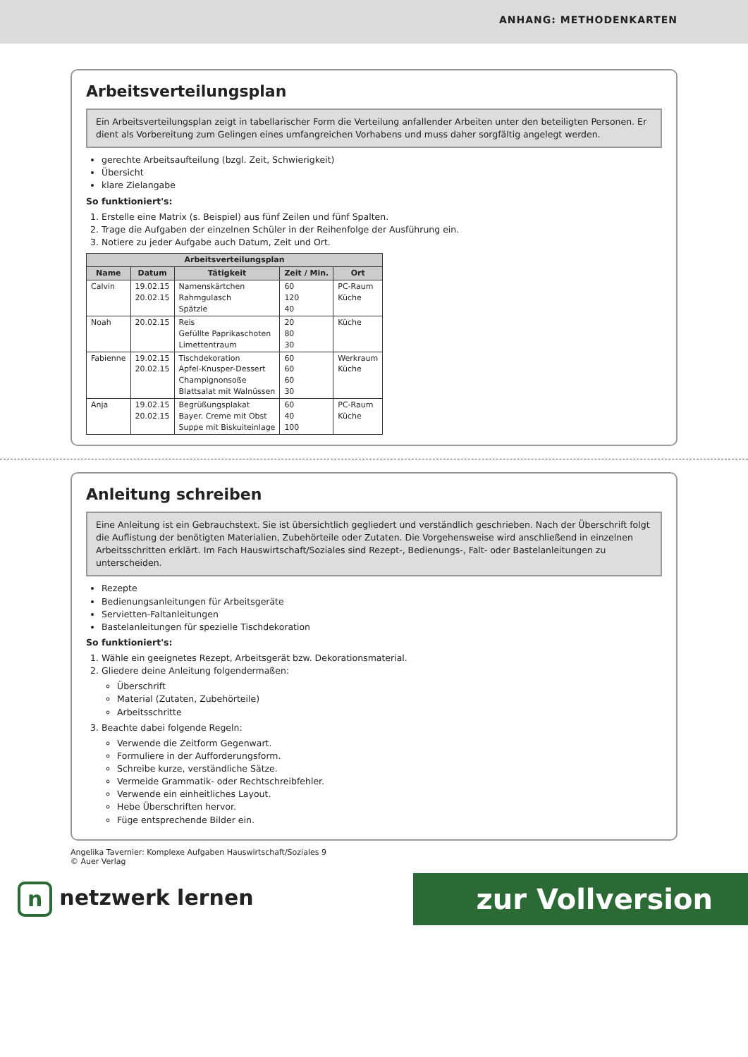ANHANG: METHODENKARTEN
Arbeitsverteilungsplan
Ein Arbeitsverteilungsplan zeigt in tabellarischer Form die Verteilung anfallender Arbeiten unter den beteiligten Personen. Er dient als Vorbereitung zum Gelingen eines umfangreichen Vorhabens und muss daher sorgfältig angelegt werden.
gerechte Arbeitsaufteilung (bzgl. Zeit, Schwierigkeit)
Übersicht
klare Zielangabe
So funktioniert's:
1. Erstelle eine Matrix (s. Beispiel) aus fünf Zeilen und fünf Spalten.
2. Trage die Aufgaben der einzelnen Schüler in der Reihenfolge der Ausführung ein.
3. Notiere zu jeder Aufgabe auch Datum, Zeit und Ort.
| Arbeitsverteilungsplan | | | | |
| --- | --- | --- | --- | --- |
| Name | Datum | Tätigkeit | Zeit / Min. | Ort |
| Calvin | 19.02.15 20.02.15 | Namenskärtchen Rahmgulasch Spätzle | 60 120 40 | PC-Raum Küche |
| Noah | 20.02.15 | Reis Gefüllte Paprikaschoten Limettentraum | 20 80 30 | Küche |
| Fabienne | 19.02.15 20.02.15 | Tischdekoration Apfel-Knusper-Dessert Champignonsoße Blattsalat mit Walnüssen | 60 60 60 30 | Werkraum Küche |
| Anja | 19.02.15 20.02.15 | Begrüßungsplakat Bayer. Creme mit Obst Suppe mit Biskuiteinlage | 60 40 100 | PC-Raum Küche |
Anleitung schreiben
Eine Anleitung ist ein Gebrauchstext. Sie ist übersichtlich gegliedert und verständlich geschrieben. Nach der Überschrift folgt die Auflistung der benötigten Materialien, Zubehörteile oder Zutaten. Die Vorgehensweise wird anschließend in einzelnen Arbeitsschritten erklärt. Im Fach Hauswirtschaft/Soziales sind Rezept-, Bedienungs-, Falt- oder Bastelanleitungen zu unterscheiden.
Rezepte
Bedienungsanleitungen für Arbeitsgeräte
Servietten-Faltanleitungen
Bastelanleitungen für spezielle Tischdekoration
So funktioniert's:
1. Wähle ein geeignetes Rezept, Arbeitsgerät bzw. Dekorationsmaterial.
2. Gliedere deine Anleitung folgendermaßen:
Überschrift
Material (Zutaten, Zubehörteile)
Arbeitsschritte
3. Beachte dabei folgende Regeln:
Verwende die Zeitform Gegenwart.
Formuliere in der Aufforderungsform.
Schreibe kurze, verständliche Sätze.
Vermeide Grammatik- oder Rechtschreibfehler.
Verwende ein einheitliches Layout.
Hebe Überschriften hervor.
Füge entsprechende Bilder ein.
Angelika Tavernier: Komplexe Aufgaben Hauswirtschaft/Soziales 9
© Auer Verlag
n netzwerk lernen
zur Vollversion